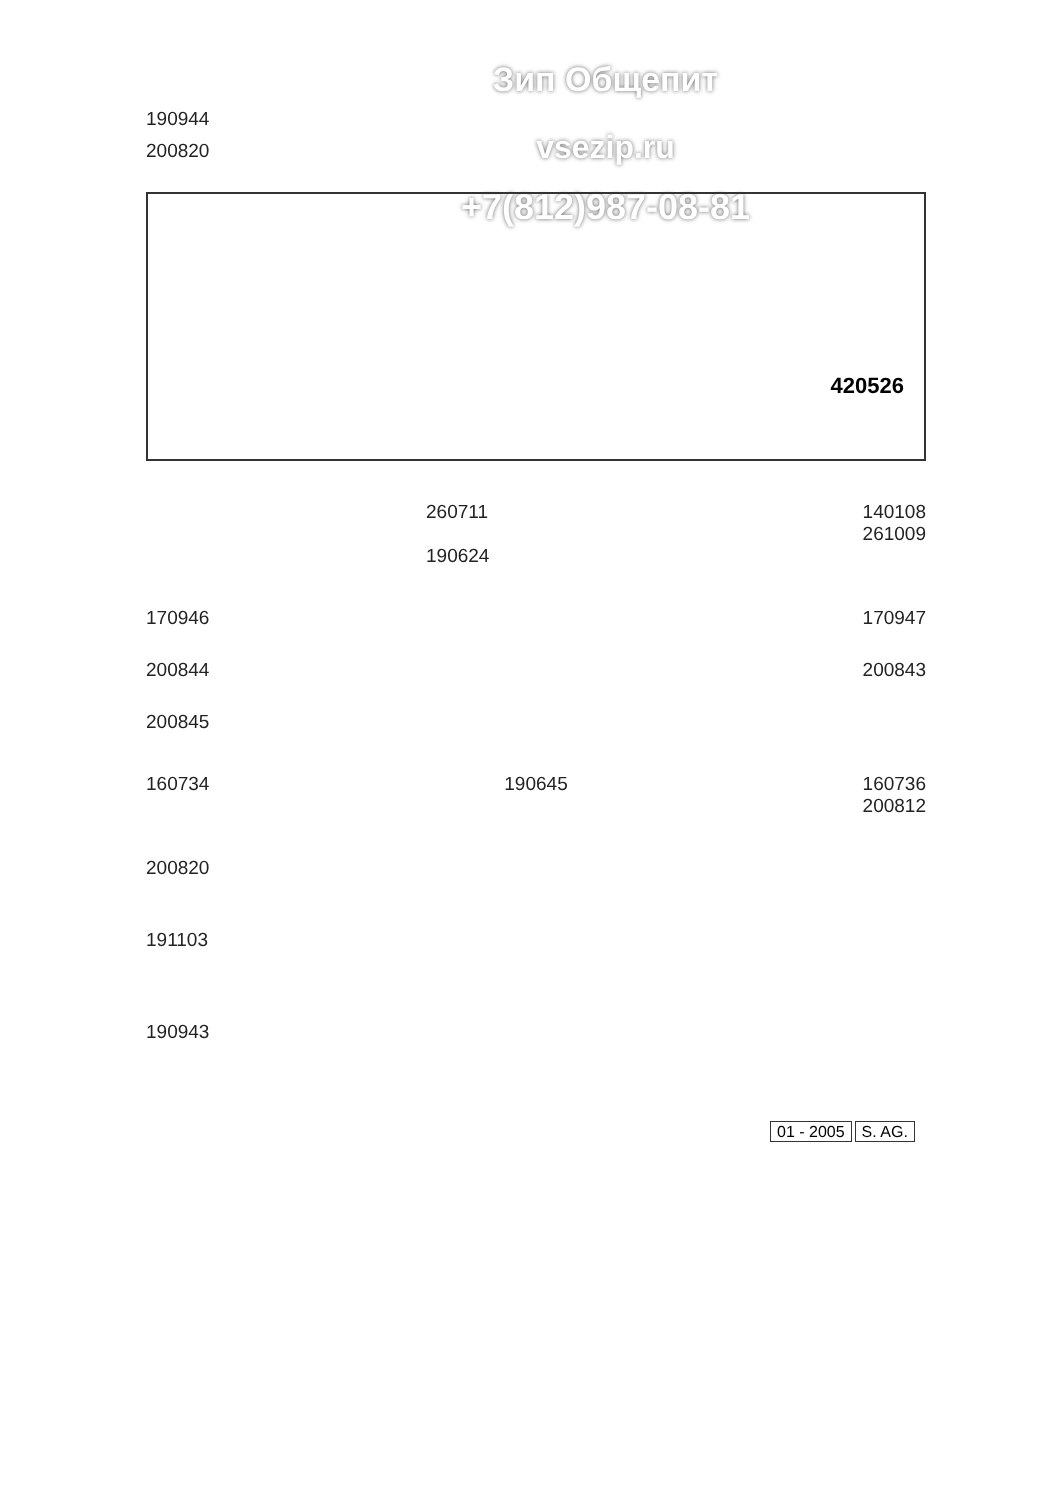Зип Общепит
vsezip.ru
+7(812)987-08-81
190944
200820
420526
260711 140108
261009
190624
170946 170947
200844 200843
200845
160734 190645 160736
200812
200820
191103
190943
01 - 2005 S. AG.